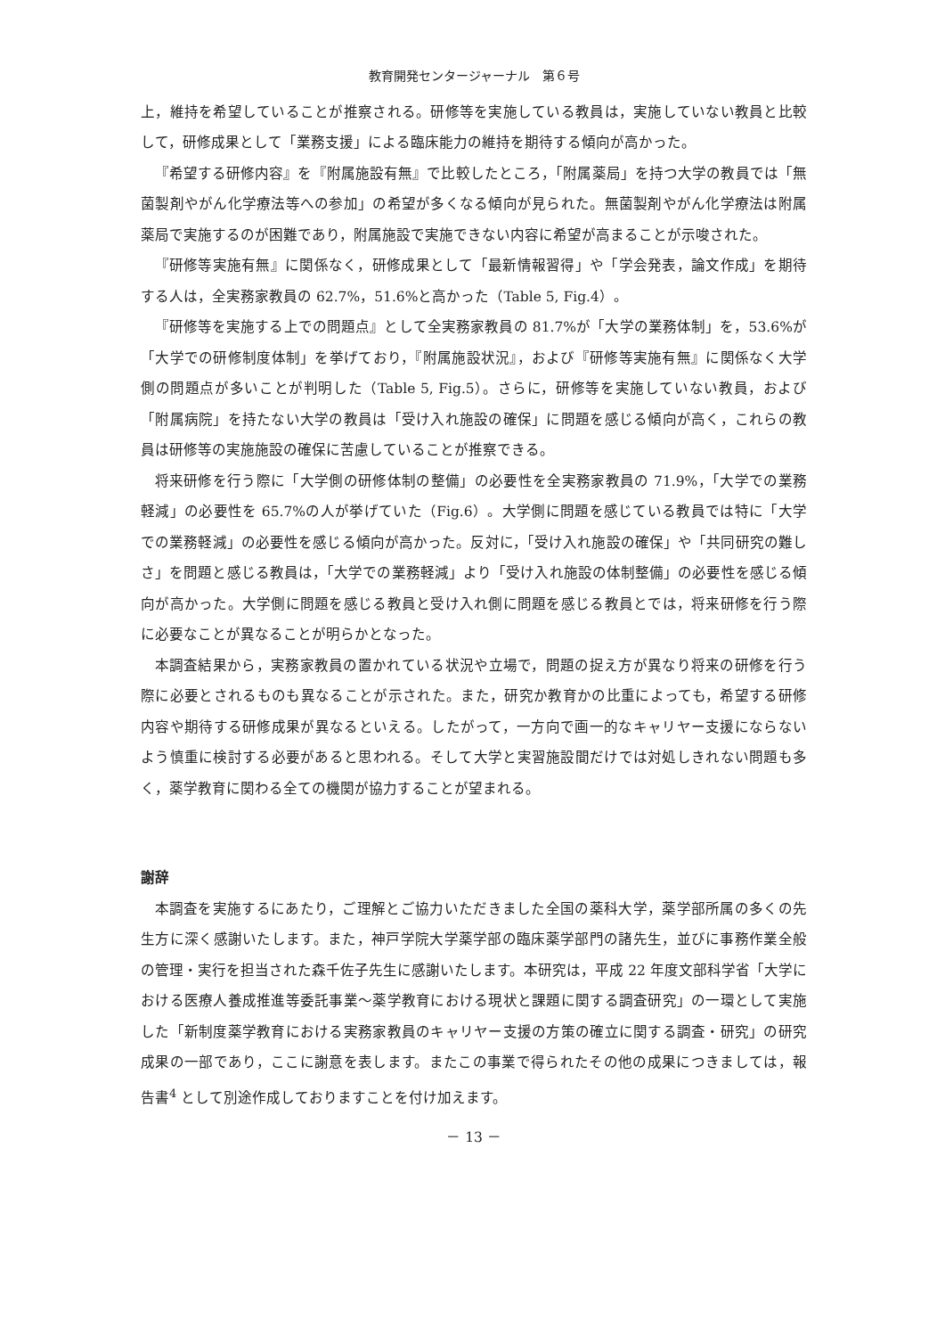教育開発センタージャーナル　第６号
上，維持を希望していることが推察される。研修等を実施している教員は，実施していない教員と比較して，研修成果として「業務支援」による臨床能力の維持を期待する傾向が高かった。
『希望する研修内容』を『附属施設有無』で比較したところ，「附属薬局」を持つ大学の教員では「無菌製剤やがん化学療法等への参加」の希望が多くなる傾向が見られた。無菌製剤やがん化学療法は附属薬局で実施するのが困難であり，附属施設で実施できない内容に希望が高まることが示唆された。
『研修等実施有無』に関係なく，研修成果として「最新情報習得」や「学会発表，論文作成」を期待する人は，全実務家教員の 62.7%，51.6%と高かった（Table 5, Fig.4）。
『研修等を実施する上での問題点』として全実務家教員の 81.7%が「大学の業務体制」を，53.6%が「大学での研修制度体制」を挙げており，『附属施設状況』，および『研修等実施有無』に関係なく大学側の問題点が多いことが判明した（Table 5, Fig.5）。さらに，研修等を実施していない教員，および「附属病院」を持たない大学の教員は「受け入れ施設の確保」に問題を感じる傾向が高く，これらの教員は研修等の実施施設の確保に苦慮していることが推察できる。
将来研修を行う際に「大学側の研修体制の整備」の必要性を全実務家教員の 71.9%，「大学での業務軽減」の必要性を 65.7%の人が挙げていた（Fig.6）。大学側に問題を感じている教員では特に「大学での業務軽減」の必要性を感じる傾向が高かった。反対に，「受け入れ施設の確保」や「共同研究の難しさ」を問題と感じる教員は，「大学での業務軽減」より「受け入れ施設の体制整備」の必要性を感じる傾向が高かった。大学側に問題を感じる教員と受け入れ側に問題を感じる教員とでは，将来研修を行う際に必要なことが異なることが明らかとなった。
本調査結果から，実務家教員の置かれている状況や立場で，問題の捉え方が異なり将来の研修を行う際に必要とされるものも異なることが示された。また，研究か教育かの比重によっても，希望する研修内容や期待する研修成果が異なるといえる。したがって，一方向で画一的なキャリヤー支援にならないよう慎重に検討する必要があると思われる。そして大学と実習施設間だけでは対処しきれない問題も多く，薬学教育に関わる全ての機関が協力することが望まれる。
謝辞
本調査を実施するにあたり，ご理解とご協力いただきました全国の薬科大学，薬学部所属の多くの先生方に深く感謝いたします。また，神戸学院大学薬学部の臨床薬学部門の諸先生，並びに事務作業全般の管理・実行を担当された森千佐子先生に感謝いたします。本研究は，平成 22 年度文部科学省「大学における医療人養成推進等委託事業～薬学教育における現状と課題に関する調査研究」の一環として実施した「新制度薬学教育における実務家教員のキャリヤー支援の方策の確立に関する調査・研究」の研究成果の一部であり，ここに謝意を表します。またこの事業で得られたその他の成果につきましては，報告書<sup>4</sup> として別途作成しておりますことを付け加えます。
－ 13 －